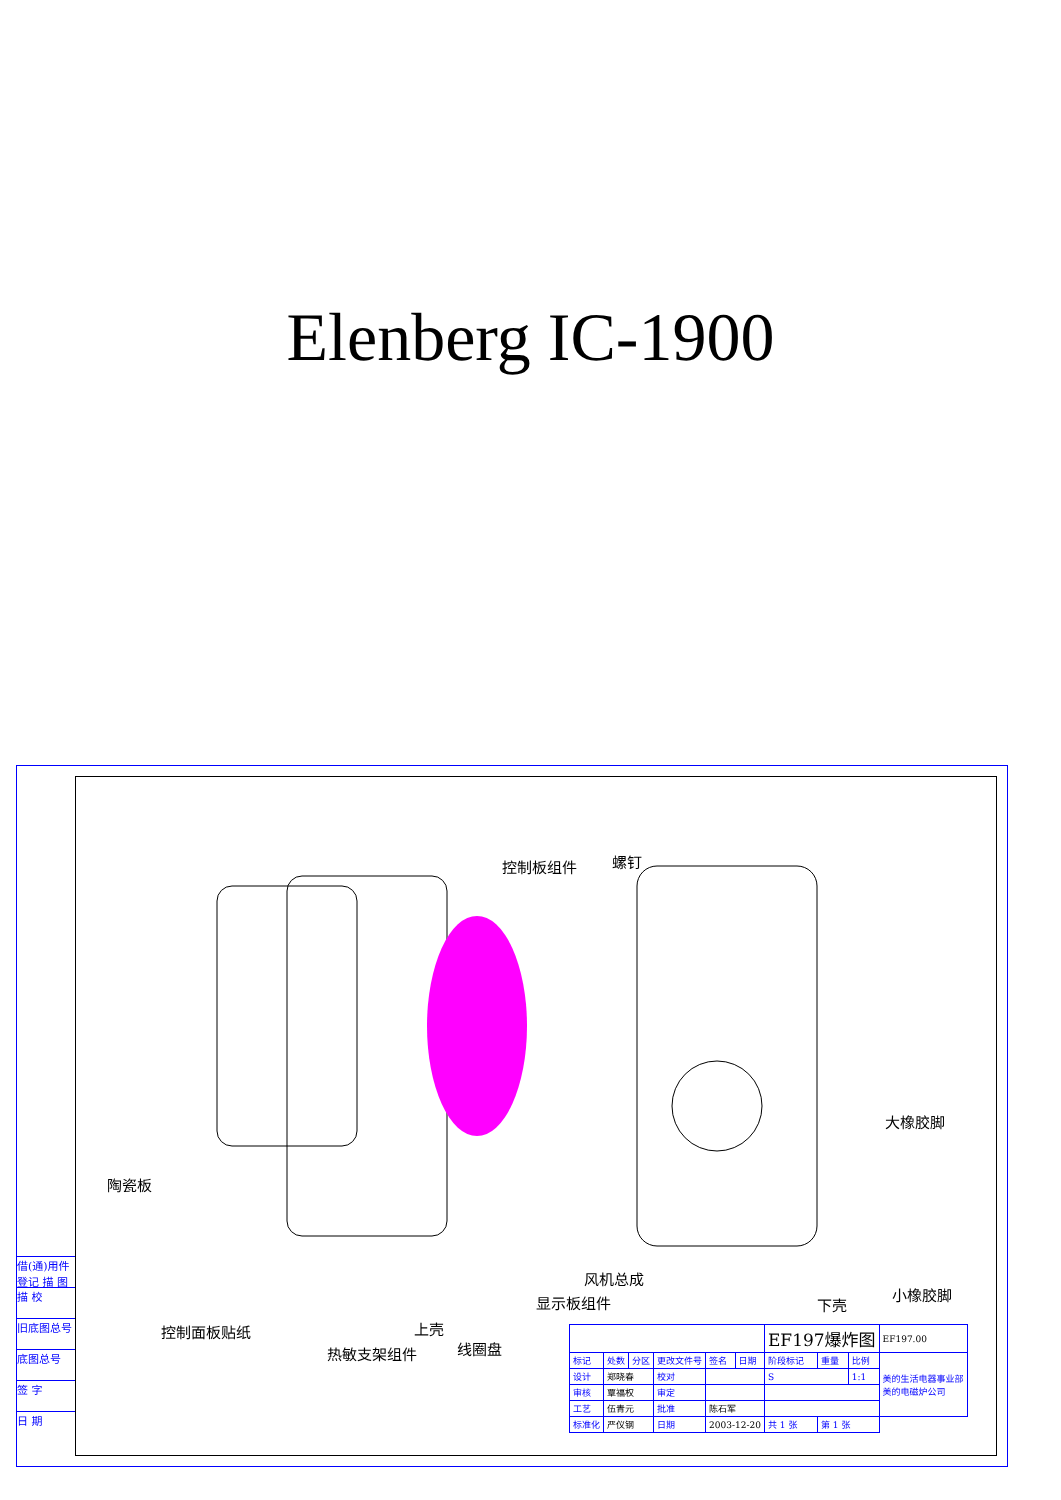Elenberg IC-1900
借(通)用件登记 描 图
描 校
旧底图总号
底图总号
签 字
日 期
控制板组件 螺钉
大橡胶脚
陶瓷板
风机总成
显示板组件 下壳
小橡胶脚
控制面板贴纸 上壳
热敏支架组件 线圈盘
| | | | | | | EF197爆炸图 | | | EF197.00 |
| 标记 | 处数 | 分区 | 更改文件号 | 签名 | 日期 | 阶段标记 | 重量 | 比例 | 美的生活电器事业部 美的电磁炉公司 |
| 设计 | 郑晓春 | | 校对 | | | S | | 1:1 | |
| 审核 | 覃福权 | | 审定 | | | | | | |
| 工艺 | 伍青元 | | 批准 | 陈石军 | | | | | |
| 标准化 | 严仪钢 | | 日期 | 2003-12-20 | | 共 1 张 | 第 1 张 | | |